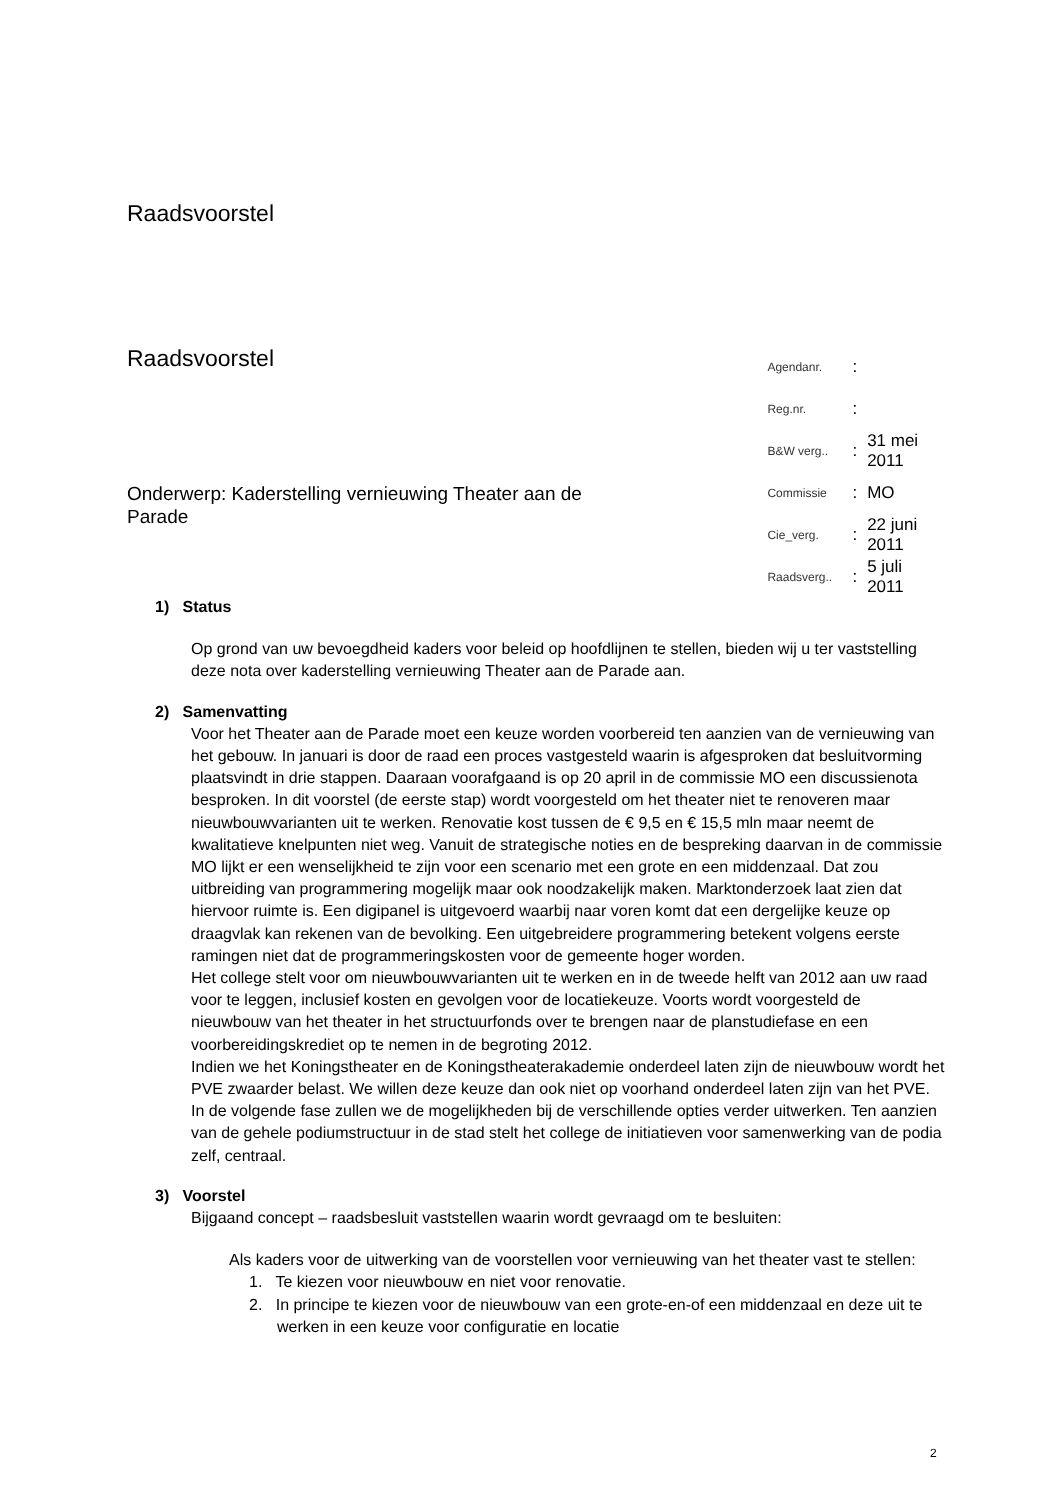Raadsvoorstel
Raadsvoorstel
Onderwerp: Kaderstelling vernieuwing Theater aan de Parade
| Agendanr. | : | |
| Reg.nr. | : | |
| B&W verg.. | : | 31 mei 2011 |
| Commissie | : | MO |
| Cie_verg. | : | 22 juni 2011 |
| Raadsverg.. | : | 5 juli 2011 |
1) Status
Op grond van uw bevoegdheid kaders voor beleid op hoofdlijnen te stellen, bieden wij u ter vaststelling deze nota over kaderstelling vernieuwing Theater aan de Parade aan.
2) Samenvatting
Voor het Theater aan de Parade moet een keuze worden voorbereid ten aanzien van de vernieuwing van het gebouw. In januari is door de raad een proces vastgesteld waarin is afgesproken dat besluitvorming plaatsvindt in drie stappen. Daaraan voorafgaand is op 20 april in de commissie MO een discussienota besproken. In dit voorstel (de eerste stap) wordt voorgesteld om het theater niet te renoveren maar nieuwbouwvarianten uit te werken. Renovatie kost tussen de € 9,5 en € 15,5 mln maar neemt de kwalitatieve knelpunten niet weg. Vanuit de strategische noties en de bespreking daarvan in de commissie MO lijkt er een wenselijkheid te zijn voor een scenario met een grote en een middenzaal. Dat zou uitbreiding van programmering mogelijk maar ook noodzakelijk maken. Marktonderzoek laat zien dat hiervoor ruimte is. Een digipanel is uitgevoerd waarbij naar voren komt dat een dergelijke keuze op draagvlak kan rekenen van de bevolking. Een uitgebreidere programmering betekent volgens eerste ramingen niet dat de programmeringskosten voor de gemeente hoger worden.
Het college stelt voor om nieuwbouwvarianten uit te werken en in de tweede helft van 2012 aan uw raad voor te leggen, inclusief kosten en gevolgen voor de locatiekeuze. Voorts wordt voorgesteld de nieuwbouw van het theater in het structuurfonds over te brengen naar de planstudiefase en een voorbereidingskrediet op te nemen in de begroting 2012.
Indien we het Koningstheater en de Koningstheaterakademie onderdeel laten zijn de nieuwbouw wordt het PVE zwaarder belast. We willen deze keuze dan ook niet op voorhand onderdeel laten zijn van het PVE. In de volgende fase zullen we de mogelijkheden bij de verschillende opties verder uitwerken. Ten aanzien van de gehele podiumstructuur in de stad stelt het college de initiatieven voor samenwerking van de podia zelf, centraal.
3) Voorstel
Bijgaand concept – raadsbesluit vaststellen waarin wordt gevraagd om te besluiten:
Als kaders voor de uitwerking van de voorstellen voor vernieuwing van het theater vast te stellen:
1. Te kiezen voor nieuwbouw en niet voor renovatie.
2. In principe te kiezen voor de nieuwbouw van een grote-en-of een middenzaal en deze uit te werken in een keuze voor configuratie en locatie
2